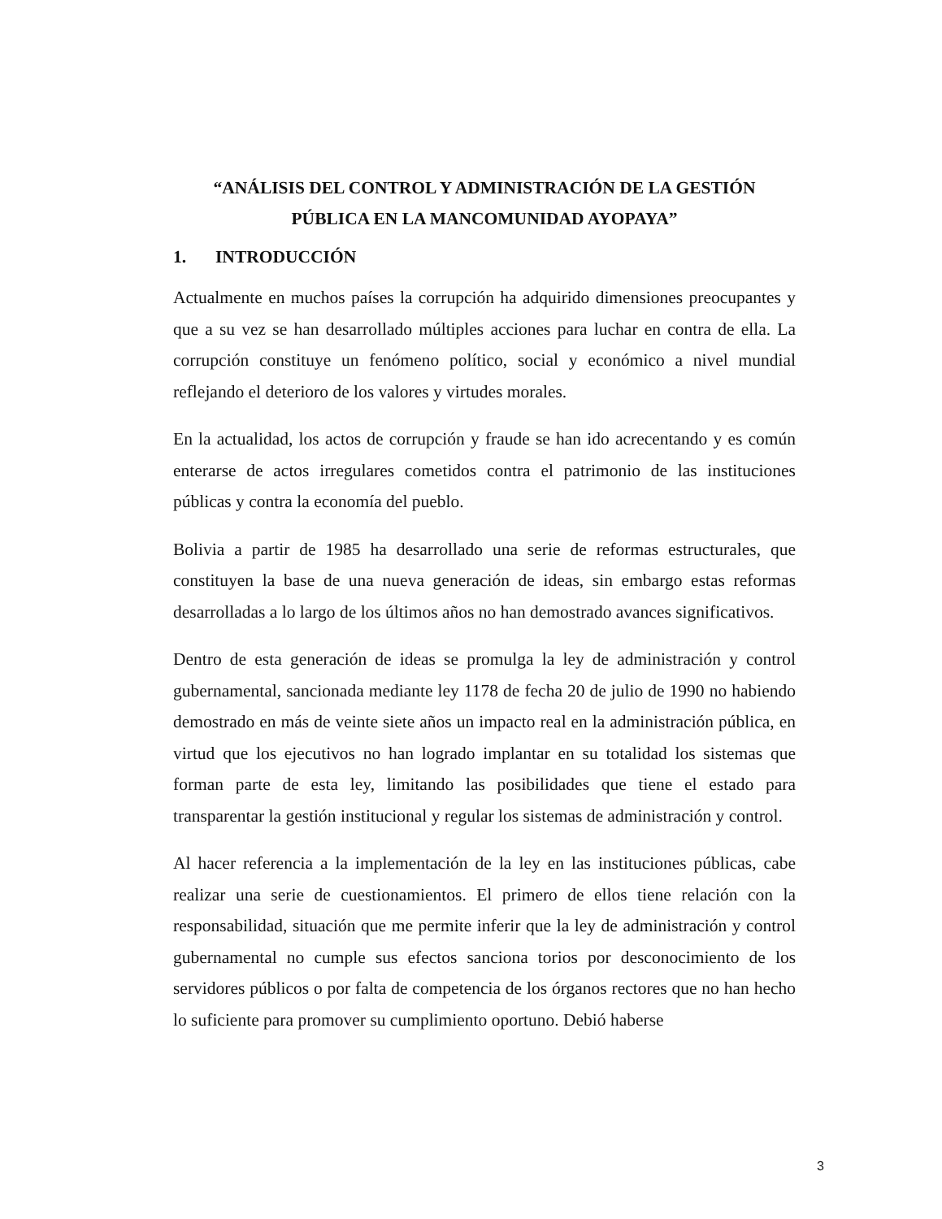“ANÁLISIS DEL CONTROL Y ADMINISTRACIÓN DE LA GESTIÓN PÚBLICA EN LA MANCOMUNIDAD AYOPAYA”
1. INTRODUCCIÓN
Actualmente en muchos países la corrupción ha adquirido dimensiones preocupantes y que a su vez se han desarrollado múltiples acciones para luchar en contra de ella. La corrupción constituye un fenómeno político, social y económico a nivel mundial reflejando el deterioro de los valores y virtudes morales.
En la actualidad, los actos de corrupción y fraude se han ido acrecentando y es común enterarse de actos irregulares cometidos contra el patrimonio de las instituciones públicas y contra la economía del pueblo.
Bolivia a partir de 1985 ha desarrollado una serie de reformas estructurales, que constituyen la base de una nueva generación de ideas, sin embargo estas reformas desarrolladas a lo largo de los últimos años no han demostrado avances significativos.
Dentro de esta generación de ideas se promulga la ley de administración y control gubernamental, sancionada mediante ley 1178 de fecha 20 de julio de 1990 no habiendo demostrado en más de veinte siete años un impacto real en la administración pública, en virtud que los ejecutivos no han logrado implantar en su totalidad los sistemas que forman parte de esta ley, limitando las posibilidades que tiene el estado para transparentar la gestión institucional y regular los sistemas de administración y control.
Al hacer referencia a la implementación de la ley en las instituciones públicas, cabe realizar una serie de cuestionamientos. El primero de ellos tiene relación con la responsabilidad, situación que me permite inferir que la ley de administración y control gubernamental no cumple sus efectos sanciona torios por desconocimiento de los servidores públicos o por falta de competencia de los órganos rectores que no han hecho lo suficiente para promover su cumplimiento oportuno. Debió haberse
3